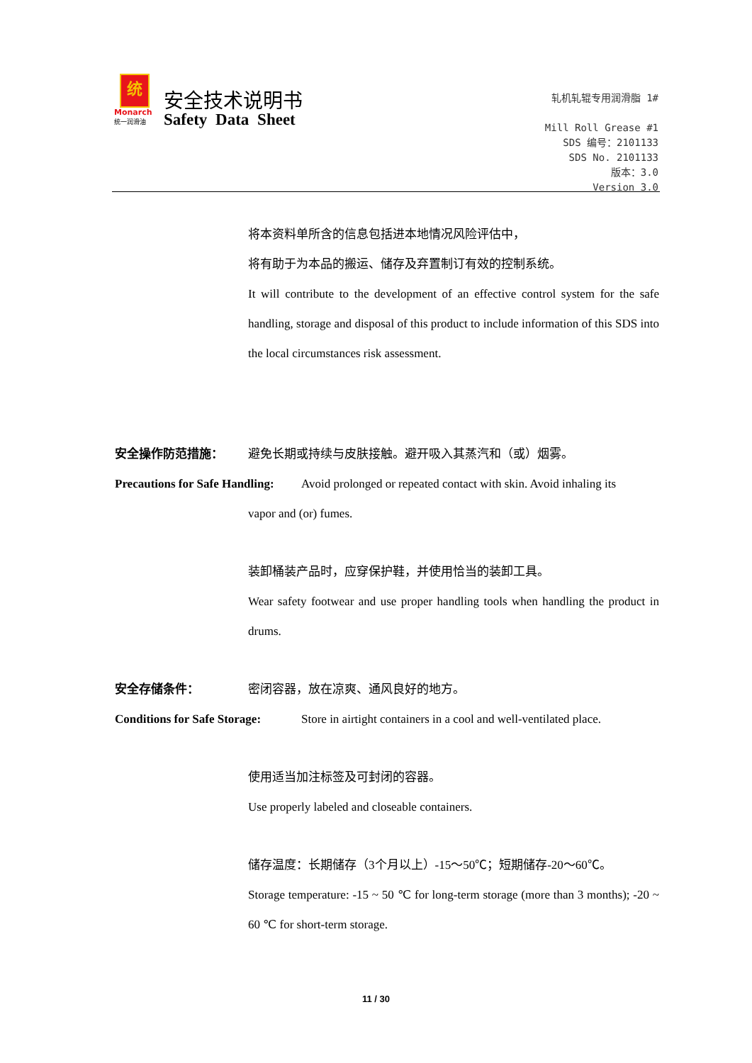统
Monarch
统一润滑油
安全技术说明书
Safety Data Sheet
轧机轧辊专用润滑脂 1#
Mill Roll Grease #1
SDS 编号：2101133
SDS No. 2101133
版本：3.0
Version 3.0
将本资料单所含的信息包括进本地情况风险评估中，
将有助于为本品的搬运、储存及弃置制订有效的控制系统。
It will contribute to the development of an effective control system for the safe handling, storage and disposal of this product to include information of this SDS into the local circumstances risk assessment.
安全操作防范措施： 避免长期或持续与皮肤接触。避开吸入其蒸汽和（或）烟雾。
Precautions for Safe Handling:
Avoid prolonged or repeated contact with skin. Avoid inhaling its
vapor and (or) fumes.
装卸桶装产品时，应穿保护鞋，并使用恰当的装卸工具。
Wear safety footwear and use proper handling tools when handling the product in drums.
安全存储条件： 密闭容器，放在凉爽、通风良好的地方。
Conditions for Safe Storage:
Store in airtight containers in a cool and well-ventilated place.
使用适当加注标签及可封闭的容器。
Use properly labeled and closeable containers.
储存温度：长期储存（3个月以上）-15～50℃；短期储存-20～60℃。
Storage temperature: -15 ~ 50 ℃ for long-term storage (more than 3 months); -20 ~ 60 ℃ for short-term storage.
11 / 30